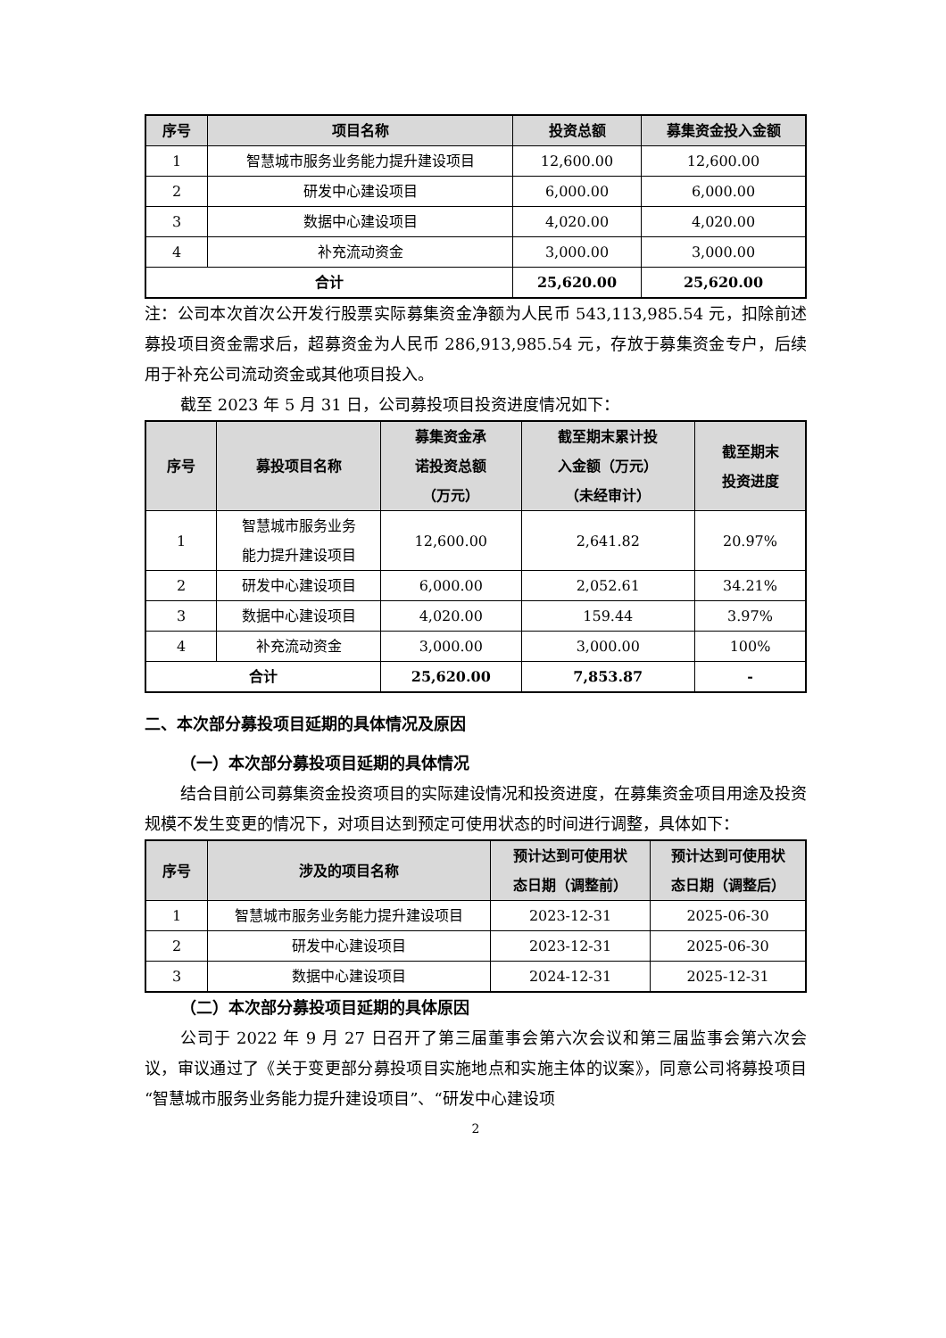| 序号 | 项目名称 | 投资总额 | 募集资金投入金额 |
| --- | --- | --- | --- |
| 1 | 智慧城市服务业务能力提升建设项目 | 12,600.00 | 12,600.00 |
| 2 | 研发中心建设项目 | 6,000.00 | 6,000.00 |
| 3 | 数据中心建设项目 | 4,020.00 | 4,020.00 |
| 4 | 补充流动资金 | 3,000.00 | 3,000.00 |
| 合计 | | 25,620.00 | 25,620.00 |
注：公司本次首次公开发行股票实际募集资金净额为人民币 543,113,985.54 元，扣除前述募投项目资金需求后，超募资金为人民币 286,913,985.54 元，存放于募集资金专户，后续用于补充公司流动资金或其他项目投入。
截至 2023 年 5 月 31 日，公司募投项目投资进度情况如下：
| 序号 | 募投项目名称 | 募集资金承 诺投资总额 （万元） | 截至期末累计投 入金额（万元） （未经审计） | 截至期末 投资进度 |
| --- | --- | --- | --- | --- |
| 1 | 智慧城市服务业务 能力提升建设项目 | 12,600.00 | 2,641.82 | 20.97% |
| 2 | 研发中心建设项目 | 6,000.00 | 2,052.61 | 34.21% |
| 3 | 数据中心建设项目 | 4,020.00 | 159.44 | 3.97% |
| 4 | 补充流动资金 | 3,000.00 | 3,000.00 | 100% |
| 合计 | | 25,620.00 | 7,853.87 | - |
二、本次部分募投项目延期的具体情况及原因
（一）本次部分募投项目延期的具体情况
结合目前公司募集资金投资项目的实际建设情况和投资进度，在募集资金项目用途及投资规模不发生变更的情况下，对项目达到预定可使用状态的时间进行调整，具体如下：
| 序号 | 涉及的项目名称 | 预计达到可使用状 态日期（调整前） | 预计达到可使用状 态日期（调整后） |
| --- | --- | --- | --- |
| 1 | 智慧城市服务业务能力提升建设项目 | 2023-12-31 | 2025-06-30 |
| 2 | 研发中心建设项目 | 2023-12-31 | 2025-06-30 |
| 3 | 数据中心建设项目 | 2024-12-31 | 2025-12-31 |
（二）本次部分募投项目延期的具体原因
公司于 2022 年 9 月 27 日召开了第三届董事会第六次会议和第三届监事会第六次会议，审议通过了《关于变更部分募投项目实施地点和实施主体的议案》，同意公司将募投项目“智慧城市服务业务能力提升建设项目”、“研发中心建设项
2